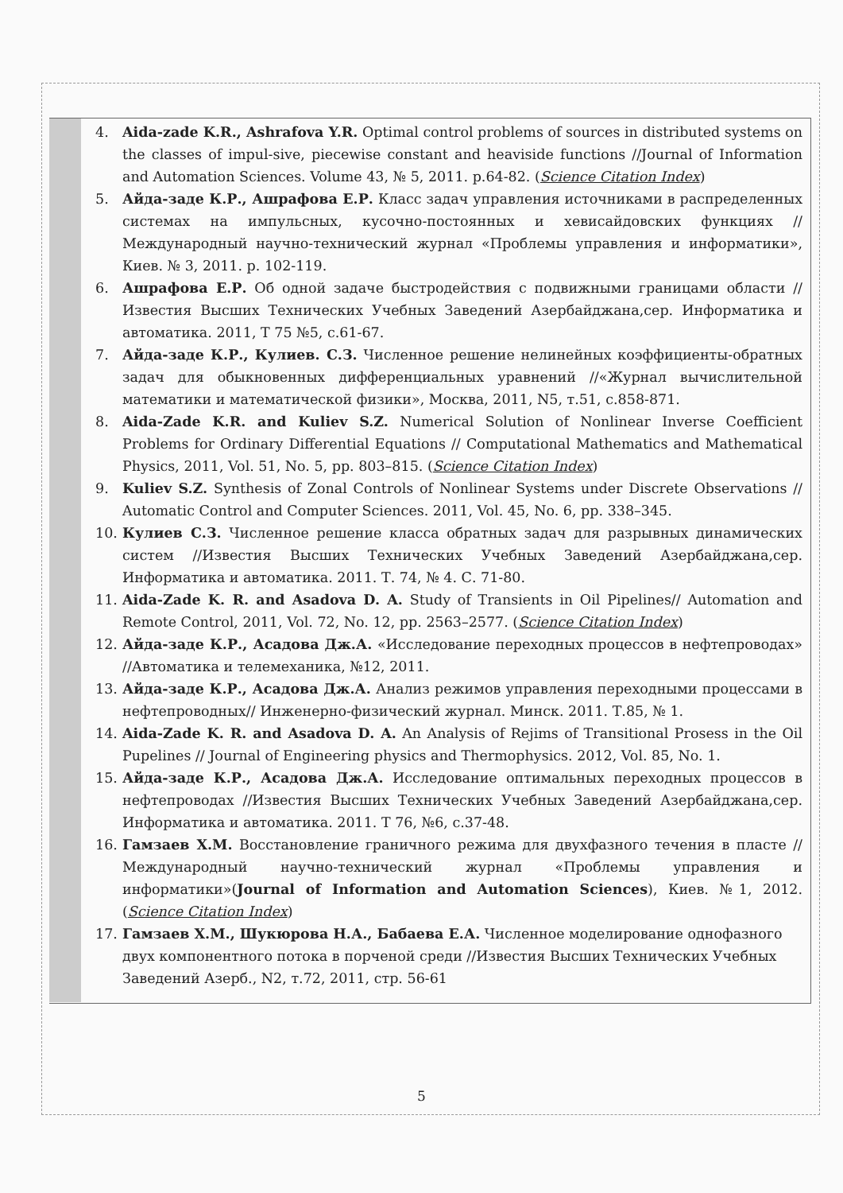4. Aida-zade K.R., Ashrafova Y.R. Optimal control problems of sources in distributed systems on the classes of impul-sive, piecewise constant and heaviside functions //Journal of Information and Automation Sciences. Volume 43, № 5, 2011. p.64-82. (Science Citation Index)
5. Айда-заде К.Р., Ашрафова Е.Р. Класс задач управления источниками в распределенных системах на импульсных, кусочно-постоянных и хевисайдовских функциях //Международный научно-технический журнал «Проблемы управления и информатики», Киев. № 3, 2011. p. 102-119.
6. Ашрафова Е.Р. Об одной задаче быстродействия с подвижными границами области //Известия Высших Технических Учебных Заведений Азербайджана,сер. Информатика и автоматика. 2011, Т 75 №5, с.61-67.
7. Айда-заде К.Р., Кулиев. С.З. Численное решение нелинейных коэффициенты-обратных задач для обыкновенных дифференциальных уравнений //«Журнал вычислительной математики и математической физики», Москва, 2011, N5, т.51, с.858-871.
8. Aida-Zade K.R. and Kuliev S.Z. Numerical Solution of Nonlinear Inverse Coefficient Problems for Ordinary Differential Equations // Computational Mathematics and Mathematical Physics, 2011, Vol. 51, No. 5, pp. 803–815. (Science Citation Index)
9. Kuliev S.Z. Synthesis of Zonal Controls of Nonlinear Systems under Discrete Observations // Automatic Control and Computer Sciences. 2011, Vol. 45, No. 6, pp. 338–345.
10. Кулиев С.З. Численное решение класса обратных задач для разрывных динамических систем //Известия Высших Технических Учебных Заведений Азербайджана,сер. Информатика и автоматика. 2011. Т. 74, № 4. С. 71-80.
11. Aida-Zade K. R. and Asadova D. A. Study of Transients in Oil Pipelines// Automation and Remote Control, 2011, Vol. 72, No. 12, pp. 2563–2577. (Science Citation Index)
12. Айда-заде К.Р., Асадова Дж.А. «Исследование переходных процессов в нефтепроводах» //Автоматика и телемеханика, №12, 2011.
13. Айда-заде К.Р., Асадова Дж.А. Анализ режимов управления переходными процессами в нефтепроводных// Инженерно-физический журнал. Минск. 2011. Т.85, № 1.
14. Aida-Zade K. R. and Asadova D. A. An Analysis of Rejims of Transitional Prosess in the Oil Pupelines // Journal of Engineering physics and Thermophysics. 2012, Vol. 85, No. 1.
15. Айда-заде К.Р., Асадова Дж.А. Исследование оптимальных переходных процессов в нефтепроводах //Известия Высших Технических Учебных Заведений Азербайджана,сер. Информатика и автоматика. 2011. Т 76, №6, с.37-48.
16. Гамзаев Х.М. Восстановление граничного режима для двухфазного течения в пласте // Международный научно-технический журнал «Проблемы управления и информатики»(Journal of Information and Automation Sciences), Киев. №1, 2012. (Science Citation Index)
17. Гамзаев Х.М., Шукюрова Н.А., Бабаева Е.А. Численное моделирование однофазного двух компонентного потока в порченой среди //Известия Высших Технических Учебных Заведений Азерб., N2, т.72, 2011, стр. 56-61
5